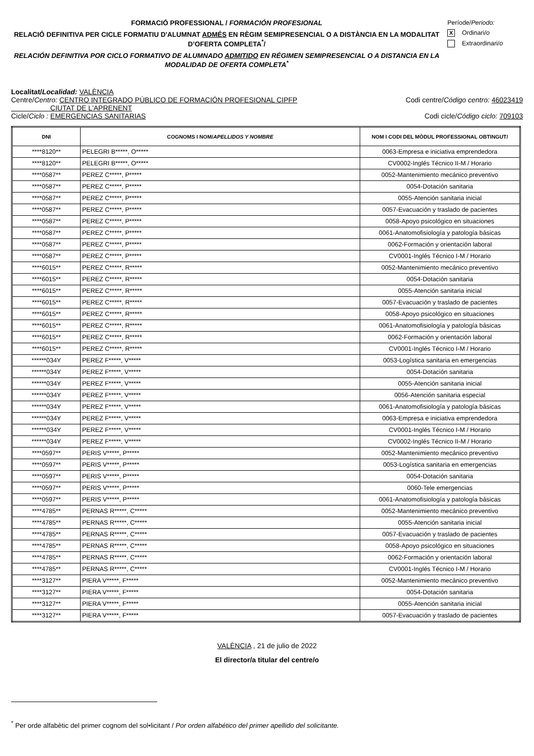FORMACIÓ PROFESSIONAL / FORMACIÓN PROFESIONAL
RELACIÓ DEFINITIVA PER CICLE FORMATIU D'ALUMNAT ADMÉS EN RÈGIM SEMIPRESENCIAL O A DISTÀNCIA EN LA MODALITAT D’OFERTA COMPLETA<sup>*</sup>/
RELACIÓN DEFINITIVA POR CICLO FORMATIVO DE ALUMNADO ADMITIDO EN RÉGIMEN SEMIPRESENCIAL O A DISTANCIA EN LA MODALIDAD DE OFERTA COMPLETA<sup>*</sup>
Període/Periodo:
X Ordinari/o
Extraordinari/o
Localitat/Localidad: VALÈNCIA
Centre/Centro: CENTRO INTEGRADO PÚBLICO DE FORMACIÓN PROFESIONAL CIPFP
CIUTAT DE L'APRENENT
Codi centre/Código centro: 46023419
Cicle/Ciclo : EMERGENCIAS SANITARIAS
Codi cicle/Código ciclo: 709103
| DNI | COGNOMS I NOM/ APELLIDOS Y NOMBRE | NOM I CODI DEL MÒDUL PROFESSIONAL OBTINGUT/ |
| --- | --- | --- |
| ****8120** | PELEGRI B*****, O***** | 0063-Empresa e iniciativa emprendedora |
| ****8120** | PELEGRI B*****, O***** | CV0002-Inglés Técnico II-M / Horario |
| ****0587** | PEREZ C*****, P***** | 0052-Mantenimiento mecánico preventivo |
| ****0587** | PEREZ C*****, P***** | 0054-Dotación sanitaria |
| ****0587** | PEREZ C*****, P***** | 0055-Atención sanitaria inicial |
| ****0587** | PEREZ C*****, P***** | 0057-Evacuación y traslado de pacientes |
| ****0587** | PEREZ C*****, P***** | 0058-Apoyo psicológico en situaciones |
| ****0587** | PEREZ C*****, P***** | 0061-Anatomofisiología y patología básicas |
| ****0587** | PEREZ C*****, P***** | 0062-Formación y orientación laboral |
| ****0587** | PEREZ C*****, P***** | CV0001-Inglés Técnico I-M / Horario |
| ****6015** | PEREZ C*****, R***** | 0052-Mantenimiento mecánico preventivo |
| ****6015** | PEREZ C*****, R***** | 0054-Dotación sanitaria |
| ****6015** | PEREZ C*****, R***** | 0055-Atención sanitaria inicial |
| ****6015** | PEREZ C*****, R***** | 0057-Evacuación y traslado de pacientes |
| ****6015** | PEREZ C*****, R***** | 0058-Apoyo psicológico en situaciones |
| ****6015** | PEREZ C*****, R***** | 0061-Anatomofisiología y patología básicas |
| ****6015** | PEREZ C*****, R***** | 0062-Formación y orientación laboral |
| ****6015** | PEREZ C*****, R***** | CV0001-Inglés Técnico I-M / Horario |
| ******034Y | PEREZ F*****, V***** | 0053-Logística sanitaria en emergencias |
| ******034Y | PEREZ F*****, V***** | 0054-Dotación sanitaria |
| ******034Y | PEREZ F*****, V***** | 0055-Atención sanitaria inicial |
| ******034Y | PEREZ F*****, V***** | 0056-Atención sanitaria especial |
| ******034Y | PEREZ F*****, V***** | 0061-Anatomofisiología y patología básicas |
| ******034Y | PEREZ F*****, V***** | 0063-Empresa e iniciativa emprendedora |
| ******034Y | PEREZ F*****, V***** | CV0001-Inglés Técnico I-M / Horario |
| ******034Y | PEREZ F*****, V***** | CV0002-Inglés Técnico II-M / Horario |
| ****0597** | PERIS V*****, P***** | 0052-Mantenimiento mecánico preventivo |
| ****0597** | PERIS V*****, P***** | 0053-Logística sanitaria en emergencias |
| ****0597** | PERIS V*****, P***** | 0054-Dotación sanitaria |
| ****0597** | PERIS V*****, P***** | 0060-Tele emergencias |
| ****0597** | PERIS V*****, P***** | 0061-Anatomofisiología y patología básicas |
| ****4785** | PERNAS R*****, C***** | 0052-Mantenimiento mecánico preventivo |
| ****4785** | PERNAS R*****, C***** | 0055-Atención sanitaria inicial |
| ****4785** | PERNAS R*****, C***** | 0057-Evacuación y traslado de pacientes |
| ****4785** | PERNAS R*****, C***** | 0058-Apoyo psicológico en situaciones |
| ****4785** | PERNAS R*****, C***** | 0062-Formación y orientación laboral |
| ****4785** | PERNAS R*****, C***** | CV0001-Inglés Técnico I-M / Horario |
| ****3127** | PIERA V*****, F***** | 0052-Mantenimiento mecánico preventivo |
| ****3127** | PIERA V*****, F***** | 0054-Dotación sanitaria |
| ****3127** | PIERA V*****, F***** | 0055-Atención sanitaria inicial |
| ****3127** | PIERA V*****, F***** | 0057-Evacuación y traslado de pacientes |
VALÈNCIA , 21 de julio de 2022
El director/a titular del centre/o
<sup>*</sup> Per orde alfabètic del primer cognom del sol•licitant / Por orden alfabético del primer apellido del solicitante.